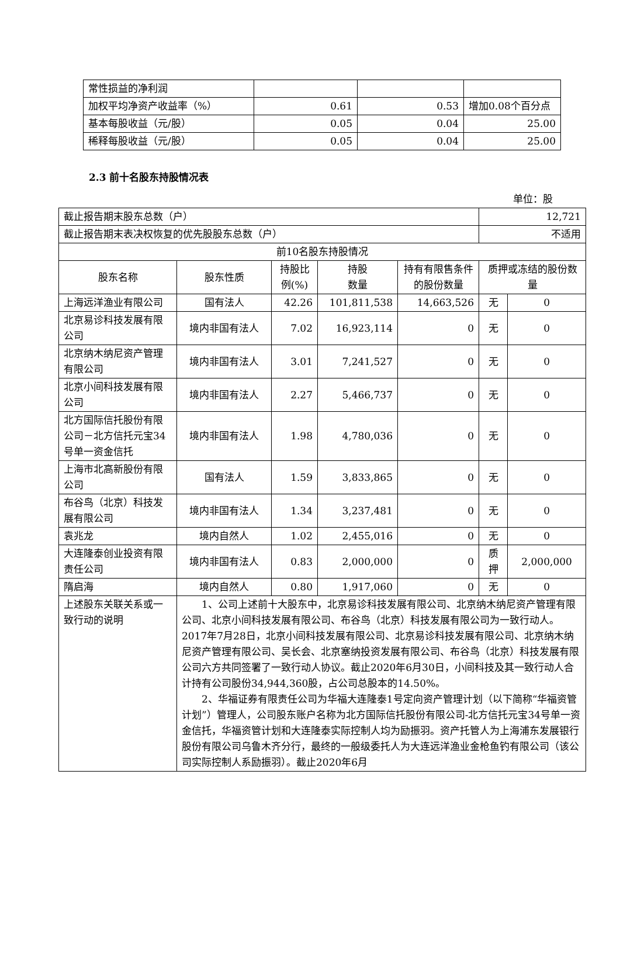| 常性损益的净利润 | | | |
| 加权平均净资产收益率（%） | 0.61 | 0.53 | 增加0.08个百分点 |
| 基本每股收益（元/股） | 0.05 | 0.04 | 25.00 |
| 稀释每股收益（元/股） | 0.05 | 0.04 | 25.00 |
2.3 前十名股东持股情况表
单位：股
| 截止报告期末股东总数（户） | | | | | 12,721 | |
| 截止报告期末表决权恢复的优先股股东总数（户） | | | | | 不适用 | |
| 前10名股东持股情况 | | | | | | |
| 股东名称 | 股东性质 | 持股比例(%) | 持股 数量 | 持有有限售条件的股份数量 | 质押或冻结的股份数量 | |
| 上海远洋渔业有限公司 | 国有法人 | 42.26 | 101,811,538 | 14,663,526 | 无 | 0 |
| 北京易诊科技发展有限公司 | 境内非国有法人 | 7.02 | 16,923,114 | 0 | 无 | 0 |
| 北京纳木纳尼资产管理有限公司 | 境内非国有法人 | 3.01 | 7,241,527 | 0 | 无 | 0 |
| 北京小间科技发展有限公司 | 境内非国有法人 | 2.27 | 5,466,737 | 0 | 无 | 0 |
| 北方国际信托股份有限公司－北方信托元宝34号单一资金信托 | 境内非国有法人 | 1.98 | 4,780,036 | 0 | 无 | 0 |
| 上海市北高新股份有限公司 | 国有法人 | 1.59 | 3,833,865 | 0 | 无 | 0 |
| 布谷鸟（北京）科技发展有限公司 | 境内非国有法人 | 1.34 | 3,237,481 | 0 | 无 | 0 |
| 袁兆龙 | 境内自然人 | 1.02 | 2,455,016 | 0 | 无 | 0 |
| 大连隆泰创业投资有限责任公司 | 境内非国有法人 | 0.83 | 2,000,000 | 0 | 质押 | 2,000,000 |
| 隋启海 | 境内自然人 | 0.80 | 1,917,060 | 0 | 无 | 0 |
| 上述股东关联关系或一致行动的说明 | 1、公司上述前十大股东中，北京易诊科技发展有限公司、北京纳木纳尼资产管理有限公司、北京小间科技发展有限公司、布谷鸟（北京）科技发展有限公司为一致行动人。2017年7月28日，北京小间科技发展有限公司、北京易诊科技发展有限公司、北京纳木纳尼资产管理有限公司、吴长会、北京塞纳投资发展有限公司、布谷鸟（北京）科技发展有限公司六方共同签署了一致行动人协议。截止2020年6月30日，小间科技及其一致行动人合计持有公司股份34,944,360股，占公司总股本的14.50%。 2、华福证券有限责任公司为华福大连隆泰1号定向资产管理计划（以下简称“华福资管计划”）管理人，公司股东账户名称为北方国际信托股份有限公司-北方信托元宝34号单一资金信托，华福资管计划和大连隆泰实际控制人均为励振羽。资产托管人为上海浦东发展银行股份有限公司乌鲁木齐分行，最终的一般级委托人为大连远洋渔业金枪鱼钓有限公司（该公司实际控制人系励振羽）。截止2020年6月 | | | | | |